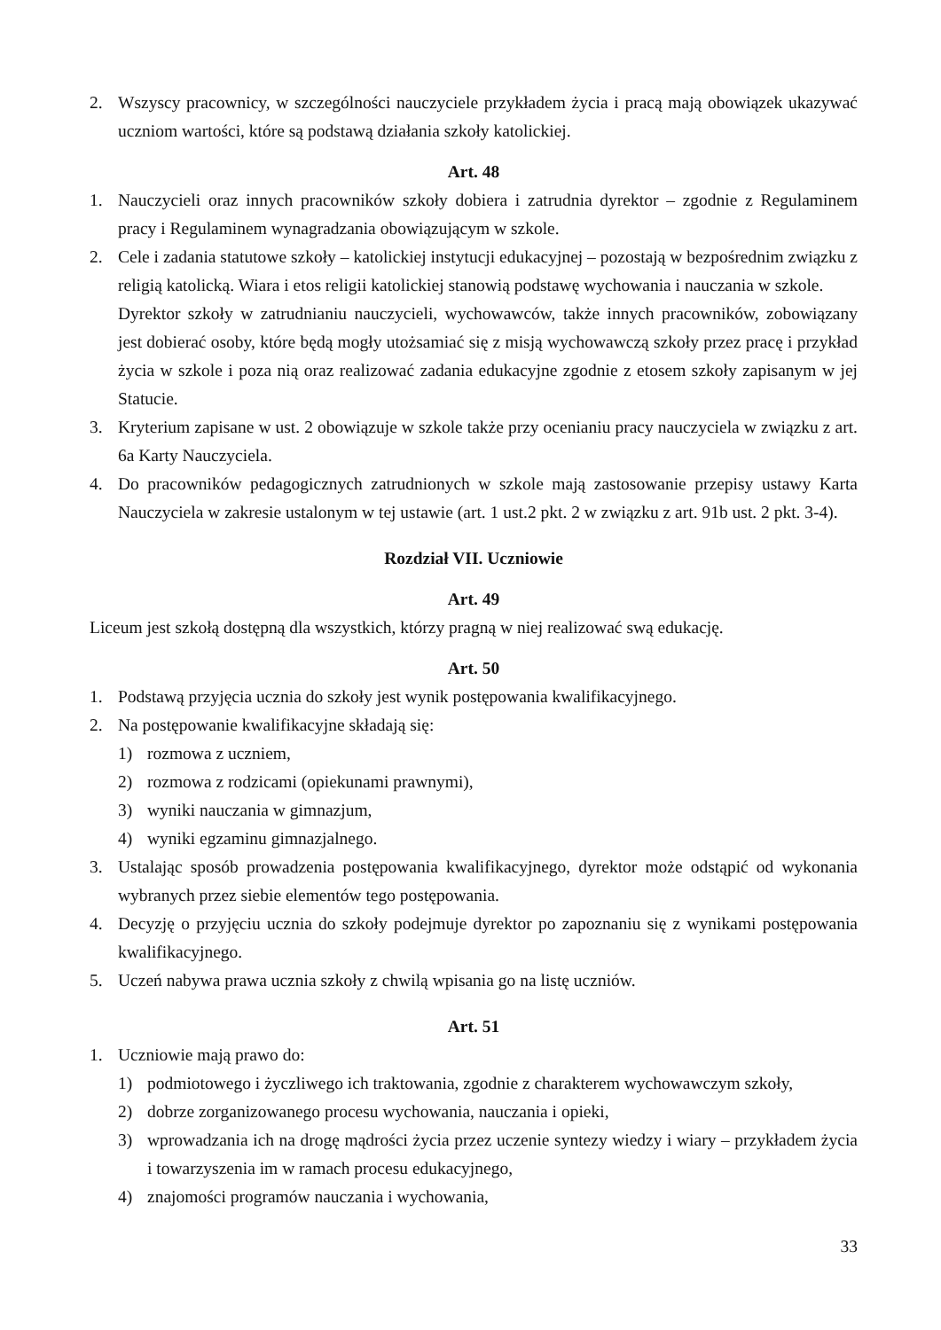2. Wszyscy pracownicy, w szczególności nauczyciele przykładem życia i pracą mają obowiązek ukazywać uczniom wartości, które są podstawą działania szkoły katolickiej.
Art. 48
1. Nauczycieli oraz innych pracowników szkoły dobiera i zatrudnia dyrektor – zgodnie z Regulaminem pracy i Regulaminem wynagradzania obowiązującym w szkole.
2. Cele i zadania statutowe szkoły – katolickiej instytucji edukacyjnej – pozostają w bezpośrednim związku z religią katolicką. Wiara i etos religii katolickiej stanowią podstawę wychowania i nauczania w szkole.
Dyrektor szkoły w zatrudnianiu nauczycieli, wychowawców, także innych pracowników, zobowiązany jest dobierać osoby, które będą mogły utożsamiać się z misją wychowawczą szkoły przez pracę i przykład życia w szkole i poza nią oraz realizować zadania edukacyjne zgodnie z etosem szkoły zapisanym w jej Statucie.
3. Kryterium zapisane w ust. 2 obowiązuje w szkole także przy ocenianiu pracy nauczyciela w związku z art. 6a Karty Nauczyciela.
4. Do pracowników pedagogicznych zatrudnionych w szkole mają zastosowanie przepisy ustawy Karta Nauczyciela w zakresie ustalonym w tej ustawie (art. 1 ust.2 pkt. 2 w związku z art. 91b ust. 2 pkt. 3-4).
Rozdział VII. Uczniowie
Art. 49
Liceum jest szkołą dostępną dla wszystkich, którzy pragną w niej realizować swą edukację.
Art. 50
1. Podstawą przyjęcia ucznia do szkoły jest wynik postępowania kwalifikacyjnego.
2. Na postępowanie kwalifikacyjne składają się:
1) rozmowa z uczniem,
2) rozmowa z rodzicami (opiekunami prawnymi),
3) wyniki nauczania w gimnazjum,
4) wyniki egzaminu gimnazjalnego.
3. Ustalając sposób prowadzenia postępowania kwalifikacyjnego, dyrektor może odstąpić od wykonania wybranych przez siebie elementów tego postępowania.
4. Decyzję o przyjęciu ucznia do szkoły podejmuje dyrektor po zapoznaniu się z wynikami postępowania kwalifikacyjnego.
5. Uczeń nabywa prawa ucznia szkoły z chwilą wpisania go na listę uczniów.
Art. 51
1. Uczniowie mają prawo do:
1) podmiotowego i życzliwego ich traktowania, zgodnie z charakterem wychowawczym szkoły,
2) dobrze zorganizowanego procesu wychowania, nauczania i opieki,
3) wprowadzania ich na drogę mądrości życia przez uczenie syntezy wiedzy i wiary – przykładem życia i towarzyszenia im w ramach procesu edukacyjnego,
4) znajomości programów nauczania i wychowania,
33